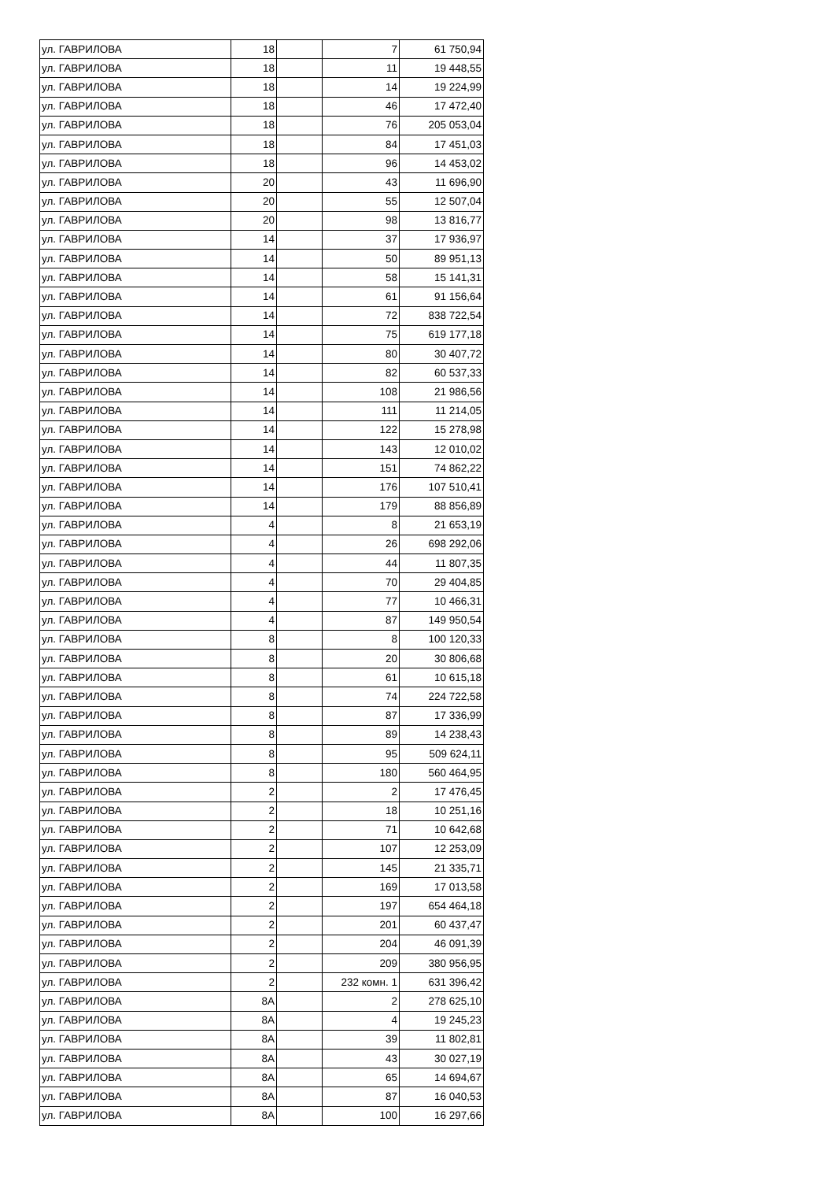| ул. ГАВРИЛОВА | 18 | | 7 | 61 750,94 |
| ул. ГАВРИЛОВА | 18 | | 11 | 19 448,55 |
| ул. ГАВРИЛОВА | 18 | | 14 | 19 224,99 |
| ул. ГАВРИЛОВА | 18 | | 46 | 17 472,40 |
| ул. ГАВРИЛОВА | 18 | | 76 | 205 053,04 |
| ул. ГАВРИЛОВА | 18 | | 84 | 17 451,03 |
| ул. ГАВРИЛОВА | 18 | | 96 | 14 453,02 |
| ул. ГАВРИЛОВА | 20 | | 43 | 11 696,90 |
| ул. ГАВРИЛОВА | 20 | | 55 | 12 507,04 |
| ул. ГАВРИЛОВА | 20 | | 98 | 13 816,77 |
| ул. ГАВРИЛОВА | 14 | | 37 | 17 936,97 |
| ул. ГАВРИЛОВА | 14 | | 50 | 89 951,13 |
| ул. ГАВРИЛОВА | 14 | | 58 | 15 141,31 |
| ул. ГАВРИЛОВА | 14 | | 61 | 91 156,64 |
| ул. ГАВРИЛОВА | 14 | | 72 | 838 722,54 |
| ул. ГАВРИЛОВА | 14 | | 75 | 619 177,18 |
| ул. ГАВРИЛОВА | 14 | | 80 | 30 407,72 |
| ул. ГАВРИЛОВА | 14 | | 82 | 60 537,33 |
| ул. ГАВРИЛОВА | 14 | | 108 | 21 986,56 |
| ул. ГАВРИЛОВА | 14 | | 111 | 11 214,05 |
| ул. ГАВРИЛОВА | 14 | | 122 | 15 278,98 |
| ул. ГАВРИЛОВА | 14 | | 143 | 12 010,02 |
| ул. ГАВРИЛОВА | 14 | | 151 | 74 862,22 |
| ул. ГАВРИЛОВА | 14 | | 176 | 107 510,41 |
| ул. ГАВРИЛОВА | 14 | | 179 | 88 856,89 |
| ул. ГАВРИЛОВА | 4 | | 8 | 21 653,19 |
| ул. ГАВРИЛОВА | 4 | | 26 | 698 292,06 |
| ул. ГАВРИЛОВА | 4 | | 44 | 11 807,35 |
| ул. ГАВРИЛОВА | 4 | | 70 | 29 404,85 |
| ул. ГАВРИЛОВА | 4 | | 77 | 10 466,31 |
| ул. ГАВРИЛОВА | 4 | | 87 | 149 950,54 |
| ул. ГАВРИЛОВА | 8 | | 8 | 100 120,33 |
| ул. ГАВРИЛОВА | 8 | | 20 | 30 806,68 |
| ул. ГАВРИЛОВА | 8 | | 61 | 10 615,18 |
| ул. ГАВРИЛОВА | 8 | | 74 | 224 722,58 |
| ул. ГАВРИЛОВА | 8 | | 87 | 17 336,99 |
| ул. ГАВРИЛОВА | 8 | | 89 | 14 238,43 |
| ул. ГАВРИЛОВА | 8 | | 95 | 509 624,11 |
| ул. ГАВРИЛОВА | 8 | | 180 | 560 464,95 |
| ул. ГАВРИЛОВА | 2 | | 2 | 17 476,45 |
| ул. ГАВРИЛОВА | 2 | | 18 | 10 251,16 |
| ул. ГАВРИЛОВА | 2 | | 71 | 10 642,68 |
| ул. ГАВРИЛОВА | 2 | | 107 | 12 253,09 |
| ул. ГАВРИЛОВА | 2 | | 145 | 21 335,71 |
| ул. ГАВРИЛОВА | 2 | | 169 | 17 013,58 |
| ул. ГАВРИЛОВА | 2 | | 197 | 654 464,18 |
| ул. ГАВРИЛОВА | 2 | | 201 | 60 437,47 |
| ул. ГАВРИЛОВА | 2 | | 204 | 46 091,39 |
| ул. ГАВРИЛОВА | 2 | | 209 | 380 956,95 |
| ул. ГАВРИЛОВА | 2 | | 232 комн. 1 | 631 396,42 |
| ул. ГАВРИЛОВА | 8А | | 2 | 278 625,10 |
| ул. ГАВРИЛОВА | 8А | | 4 | 19 245,23 |
| ул. ГАВРИЛОВА | 8А | | 39 | 11 802,81 |
| ул. ГАВРИЛОВА | 8А | | 43 | 30 027,19 |
| ул. ГАВРИЛОВА | 8А | | 65 | 14 694,67 |
| ул. ГАВРИЛОВА | 8А | | 87 | 16 040,53 |
| ул. ГАВРИЛОВА | 8А | | 100 | 16 297,66 |